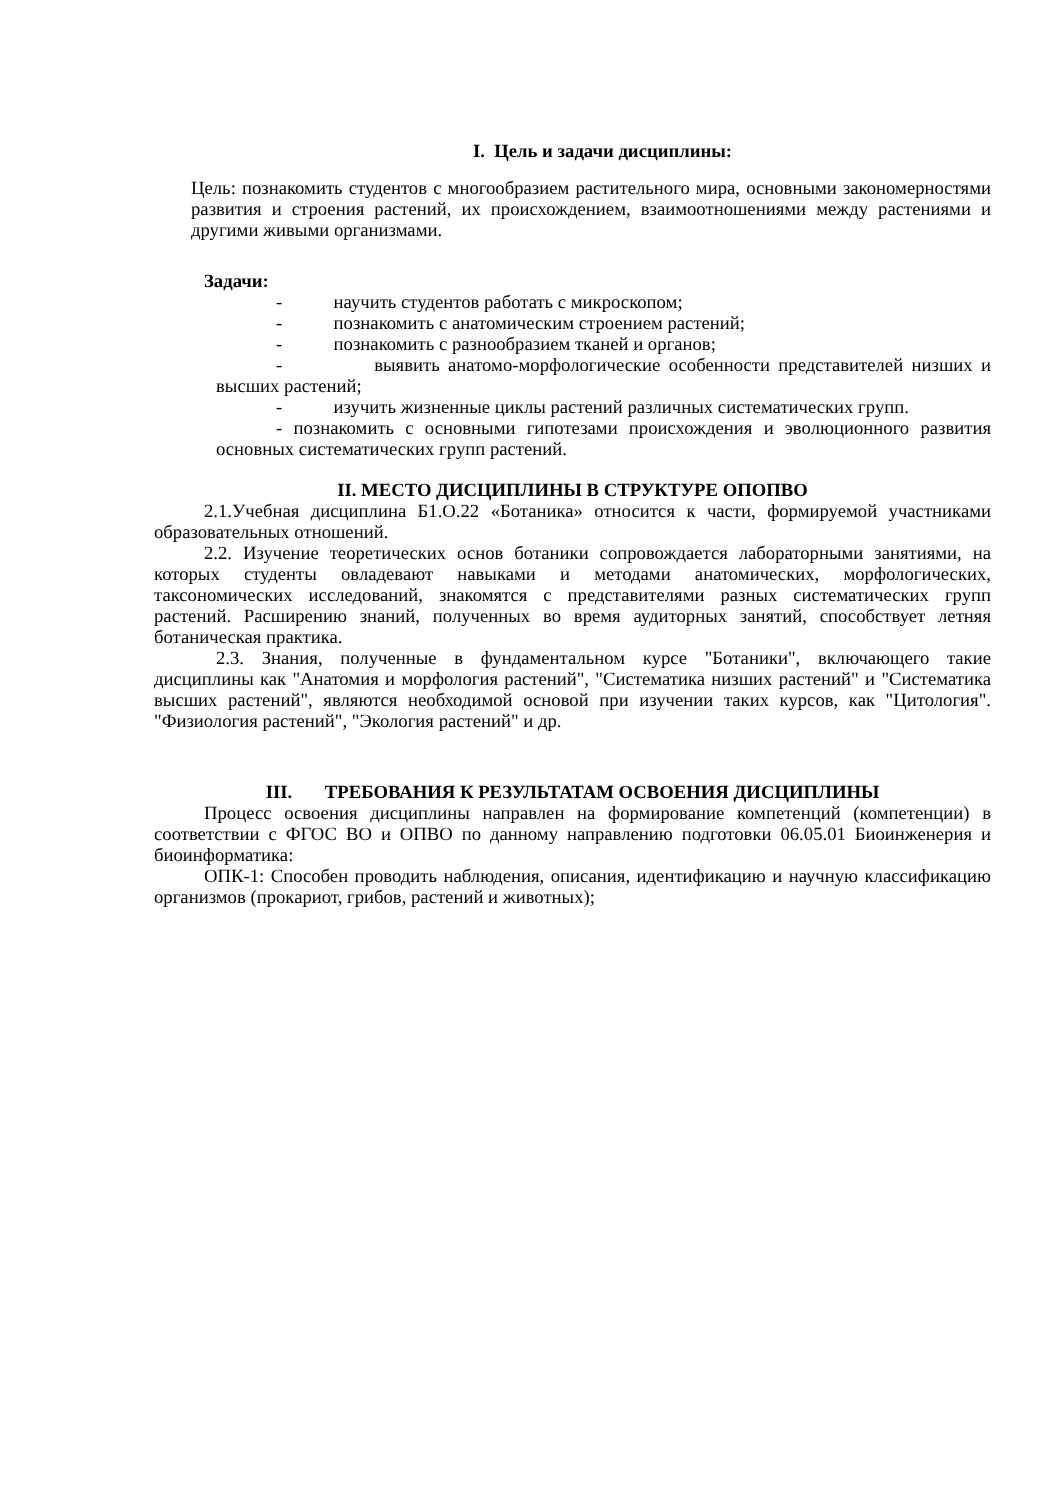I. Цель и задачи дисциплины:
Цель: познакомить студентов с многообразием растительного мира, основными закономерностями развития и строения растений, их происхождением, взаимоотношениями между растениями и другими живыми организмами.
Задачи:
- научить студентов работать с микроскопом;
- познакомить с анатомическим строением растений;
- познакомить с разнообразием тканей и органов;
- выявить анатомо-морфологические особенности представителей низших и высших растений;
- изучить жизненные циклы растений различных систематических групп.
- познакомить с основными гипотезами происхождения и эволюционного развития основных систематических групп растений.
II. МЕСТО ДИСЦИПЛИНЫ В СТРУКТУРЕ ОПОПВО
2.1.Учебная дисциплина Б1.О.22 «Ботаника» относится к части, формируемой участниками образовательных отношений.
2.2. Изучение теоретических основ ботаники сопровождается лабораторными занятиями, на которых студенты овладевают навыками и методами анатомических, морфологических, таксономических исследований, знакомятся с представителями разных систематических групп растений. Расширению знаний, полученных во время аудиторных занятий, способствует летняя ботаническая практика.
2.3. Знания, полученные в фундаментальном курсе "Ботаники", включающего такие дисциплины как "Анатомия и морфология растений", "Систематика низших растений" и "Систематика высших растений", являются необходимой основой при изучении таких курсов, как "Цитология". "Физиология растений", "Экология растений" и др.
III. ТРЕБОВАНИЯ К РЕЗУЛЬТАТАМ ОСВОЕНИЯ ДИСЦИПЛИНЫ
Процесс освоения дисциплины направлен на формирование компетенций (компетенции) в соответствии с ФГОС ВО и ОПВО по данному направлению подготовки 06.05.01 Биоинженерия и биоинформатика:
ОПК-1: Способен проводить наблюдения, описания, идентификацию и научную классификацию организмов (прокариот, грибов, растений и животных);